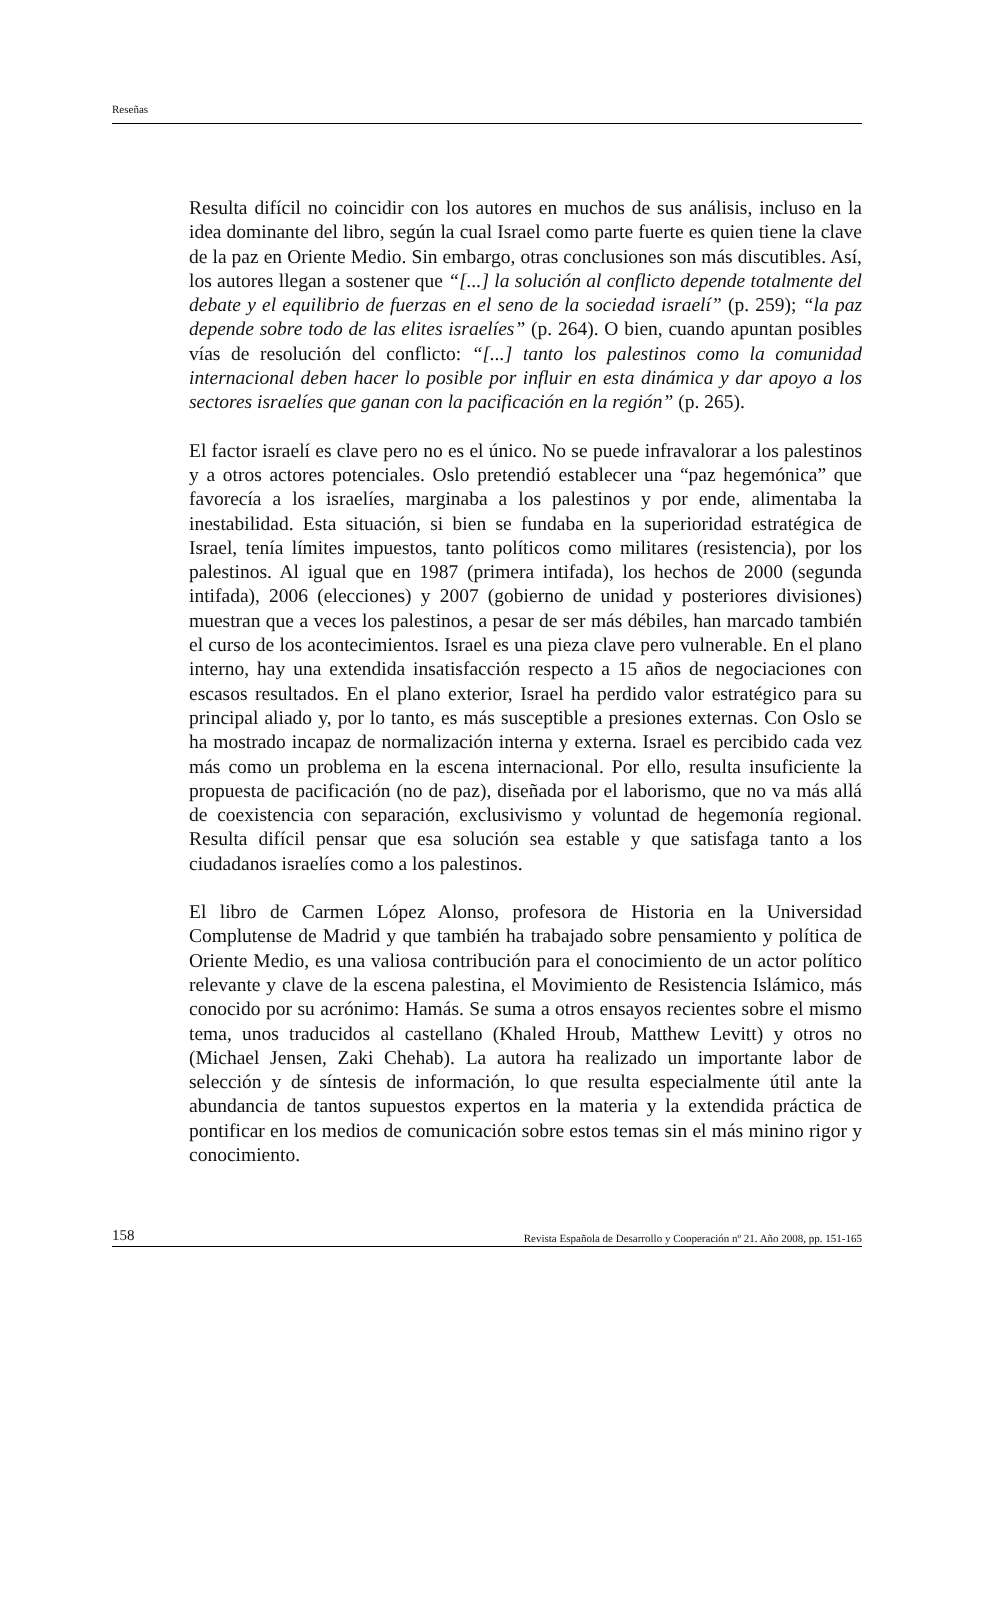Reseñas
Resulta difícil no coincidir con los autores en muchos de sus análisis, incluso en la idea dominante del libro, según la cual Israel como parte fuerte es quien tiene la clave de la paz en Oriente Medio. Sin embargo, otras conclusiones son más discutibles. Así, los autores llegan a sostener que “[...] la solución al conflicto depende totalmente del debate y el equilibrio de fuerzas en el seno de la sociedad israelí” (p. 259); “la paz depende sobre todo de las elites israelíes” (p. 264). O bien, cuando apuntan posibles vías de resolución del conflicto: “[...] tanto los palestinos como la comunidad internacional deben hacer lo posible por influir en esta dinámica y dar apoyo a los sectores israelíes que ganan con la pacificación en la región” (p. 265).
El factor israelí es clave pero no es el único. No se puede infravalorar a los palestinos y a otros actores potenciales. Oslo pretendió establecer una “paz hegemónica” que favorecía a los israelíes, marginaba a los palestinos y por ende, alimentaba la inestabilidad. Esta situación, si bien se fundaba en la superioridad estratégica de Israel, tenía límites impuestos, tanto políticos como militares (resistencia), por los palestinos. Al igual que en 1987 (primera intifada), los hechos de 2000 (segunda intifada), 2006 (elecciones) y 2007 (gobierno de unidad y posteriores divisiones) muestran que a veces los palestinos, a pesar de ser más débiles, han marcado también el curso de los acontecimientos. Israel es una pieza clave pero vulnerable. En el plano interno, hay una extendida insatisfacción respecto a 15 años de negociaciones con escasos resultados. En el plano exterior, Israel ha perdido valor estratégico para su principal aliado y, por lo tanto, es más susceptible a presiones externas. Con Oslo se ha mostrado incapaz de normalización interna y externa. Israel es percibido cada vez más como un problema en la escena internacional. Por ello, resulta insuficiente la propuesta de pacificación (no de paz), diseñada por el laborismo, que no va más allá de coexistencia con separación, exclusivismo y voluntad de hegemonía regional. Resulta difícil pensar que esa solución sea estable y que satisfaga tanto a los ciudadanos israelíes como a los palestinos.
El libro de Carmen López Alonso, profesora de Historia en la Universidad Complutense de Madrid y que también ha trabajado sobre pensamiento y política de Oriente Medio, es una valiosa contribución para el conocimiento de un actor político relevante y clave de la escena palestina, el Movimiento de Resistencia Islámico, más conocido por su acrónimo: Hamás. Se suma a otros ensayos recientes sobre el mismo tema, unos traducidos al castellano (Khaled Hroub, Matthew Levitt) y otros no (Michael Jensen, Zaki Chehab). La autora ha realizado un importante labor de selección y de síntesis de información, lo que resulta especialmente útil ante la abundancia de tantos supuestos expertos en la materia y la extendida práctica de pontificar en los medios de comunicación sobre estos temas sin el más minino rigor y conocimiento.
158 Revista Española de Desarrollo y Cooperación nº 21. Año 2008, pp. 151-165